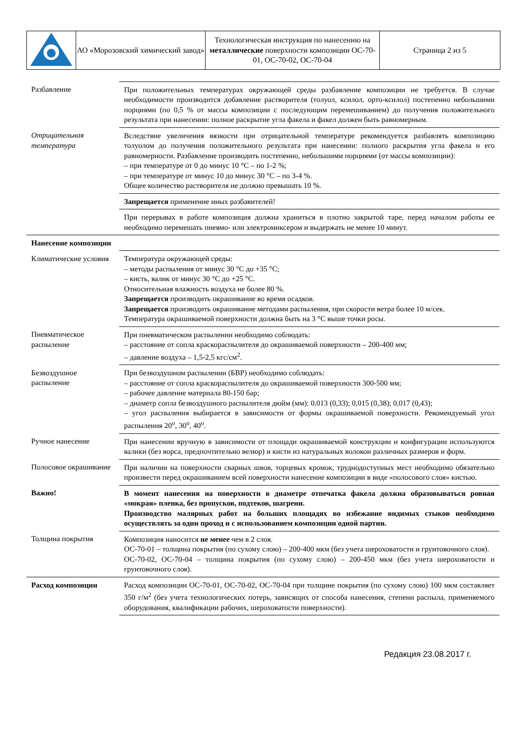| | АО «Морозовский химический завод» | Технологическая инструкция по нанесению на металлические поверхности композиции ОС-70-01, ОС-70-02, ОС-70-04 | Страница 2 из 5 |
| Разбавление | При положительных температурах окружающей среды разбавление композиции не требуется. В случае необходимости производится добавление растворителя (толуол, ксилол, орто-ксилол) постепенно небольшими порциями (по 0,5 % от массы композиции с последующим перемешиванием) до получения положительного результата при нанесении: полное раскрытие угла факела и факел должен быть равномерным. |
| Отрицательная температура | Вследствие увеличения вязкости при отрицательной температуре рекомендуется разбавлять композицию толуолом до получения положительного результата при нанесении: полного раскрытия угла факела и его равномерности. Разбавление производить постепенно, небольшими порциями (от массы композиции): – при температуре от 0 до минус 10 °С – по 1-2 %; – при температуре от минус 10 до минус 30 °С – по 3-4 %. Общее количество растворителя не должно превышать 10 %. |
| | Запрещается применение иных разбавителей! |
| | При перерывах в работе композиция должна храниться в плотно закрытой таре, перед началом работы ее необходимо перемешать пневмо- или электромиксером и выдержать не менее 10 минут. |
| Нанесение композиции | |
| Климатические условия | Температура окружающей среды: – методы распыления от минус 30 °С до +35 °С; – кисть, валик от минус 30 °С до +25 °С. Относительная влажность воздуха не более 80 %. Запрещается производить окрашивание во время осадков. Запрещается производить окрашивание методами распыления, при скорости ветра более 10 м/сек. Температура окрашиваемой поверхности должна быть на 3 °С выше точки росы. |
| Пневматическое распыление | При пневматическом распылении необходимо соблюдать: – расстояние от сопла краскораспылителя до окрашиваемой поверхности – 200-400 мм; – давление воздуха – 1,5-2,5 кгс/см<sup>2</sup>. |
| Безвоздушное распыление | При безвоздушном распылении (БВР) необходимо соблюдать: – расстояние от сопла краскораспылителя до окрашиваемой поверхности 300-500 мм; – рабочее давление материала 80-150 бар; – диаметр сопла безвоздушного распылителя дюйм (мм): 0,013 (0,33); 0,015 (0,38); 0,017 (0,43); – угол распыления выбирается в зависимости от формы окрашиваемой поверхности. Рекомендуемый угол распыления 20<sup>o</sup>, 30<sup>o</sup>, 40<sup>o</sup>. |
| Ручное нанесение | При нанесении вручную в зависимости от площади окрашиваемой конструкции и конфигурации используются валики (без ворса, предпочтительно велюр) и кисти из натуральных волокон различных размеров и форм. |
| Полосовое окрашивание | При наличии на поверхности сварных швов, торцевых кромок, труднодоступных мест необходимо обязательно произвести перед окрашиванием всей поверхности нанесение композиции в виде «полосового слоя» кистью. |
| Важно! | В момент нанесения на поверхности в диаметре отпечатка факела должна образовываться ровная «мокрая» пленка, без пропусков, подтеков, шагрени. Производство малярных работ на больших площадях во избежание видимых стыков необходимо осуществлять за один проход и с использованием композиции одной партии. |
| Толщина покрытия | Композиция наносится не менее чем в 2 слоя. ОС-70-01 – толщина покрытия (по сухому слою) – 200-400 мкм (без учета шероховатости и грунтовочного слоя). ОС-70-02, ОС-70-04 – толщина покрытия (по сухому слою) – 200-450 мкм (без учета шероховатости и грунтовочного слоя). |
| Расход композиции | Расход композиции ОС-70-01, ОС-70-02, ОС-70-04 при толщине покрытия (по сухому слою) 100 мкм составляет 350 г/м<sup>2</sup> (без учета технологических потерь, зависящих от способа нанесения, степени распыла, применяемого оборудования, квалификации рабочих, шероховатости поверхности). |
Редакция 23.08.2017 г.